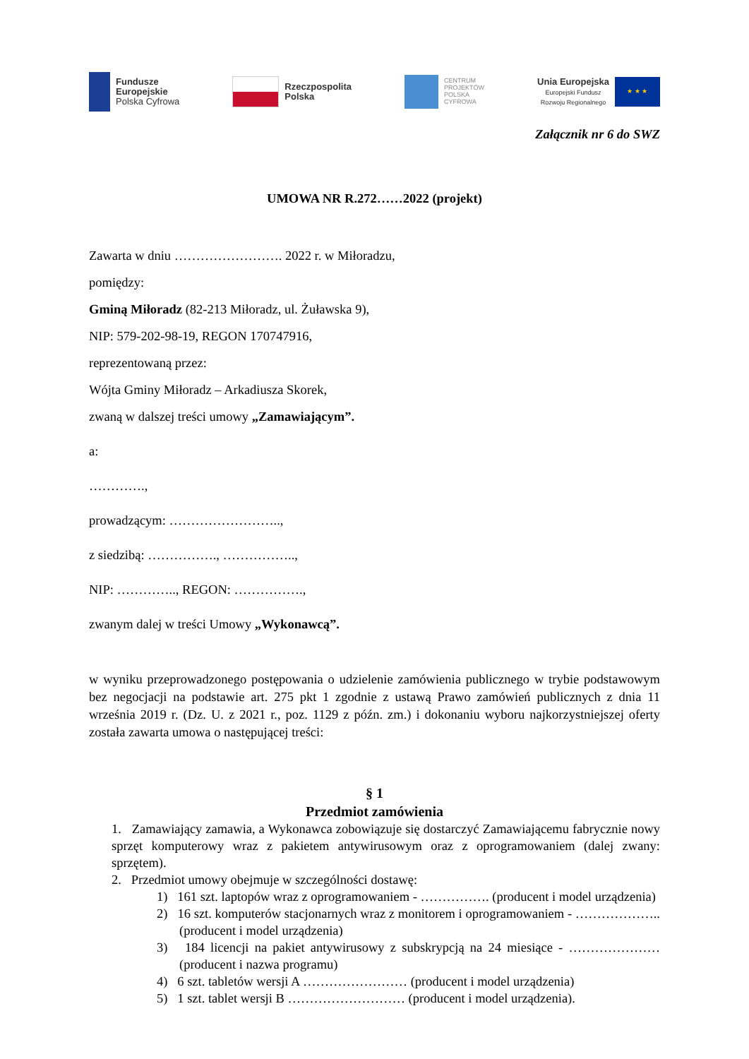Fundusze
Europejskie
Polska Cyfrowa
Rzeczpospolita
Polska
CENTRUM
PROJEKTÓW
POLSKA
CYFROWA
Unia Europejska
Europejski Fundusz
Rozwoju Regionalnego
★ ★ ★
Załącznik nr 6 do SWZ
UMOWA NR R.272……2022 (projekt)
Zawarta w dniu ……………………. 2022 r. w Miłoradzu,
pomiędzy:
Gminą Miłoradz (82-213 Miłoradz, ul. Żuławska 9),
NIP: 579-202-98-19, REGON 170747916,
reprezentowaną przez:
Wójta Gminy Miłoradz – Arkadiusza Skorek,
zwaną w dalszej treści umowy „Zamawiającym”.
a:
………….,
prowadzącym: ……………………..,
z siedzibą: ……………., ……………..,
NIP: ………….., REGON: …………….,
zwanym dalej w treści Umowy „Wykonawcą”.
w wyniku przeprowadzonego postępowania o udzielenie zamówienia publicznego w trybie podstawowym bez negocjacji na podstawie art. 275 pkt 1 zgodnie z ustawą Prawo zamówień publicznych z dnia 11 września 2019 r. (Dz. U. z 2021 r., poz. 1129 z późn. zm.) i dokonaniu wyboru najkorzystniejszej oferty została zawarta umowa o następującej treści:
§ 1
Przedmiot zamówienia
1. Zamawiający zamawia, a Wykonawca zobowiązuje się dostarczyć Zamawiającemu fabrycznie nowy sprzęt komputerowy wraz z pakietem antywirusowym oraz z oprogramowaniem (dalej zwany: sprzętem).
2. Przedmiot umowy obejmuje w szczególności dostawę:
1) 161 szt. laptopów wraz z oprogramowaniem - ……………. (producent i model urządzenia)
2) 16 szt. komputerów stacjonarnych wraz z monitorem i oprogramowaniem - ……………….. (producent i model urządzenia)
3) 184 licencji na pakiet antywirusowy z subskrypcją na 24 miesiące - ………………… (producent i nazwa programu)
4) 6 szt. tabletów wersji A …………………… (producent i model urządzenia)
5) 1 szt. tablet wersji B ……………………… (producent i model urządzenia).